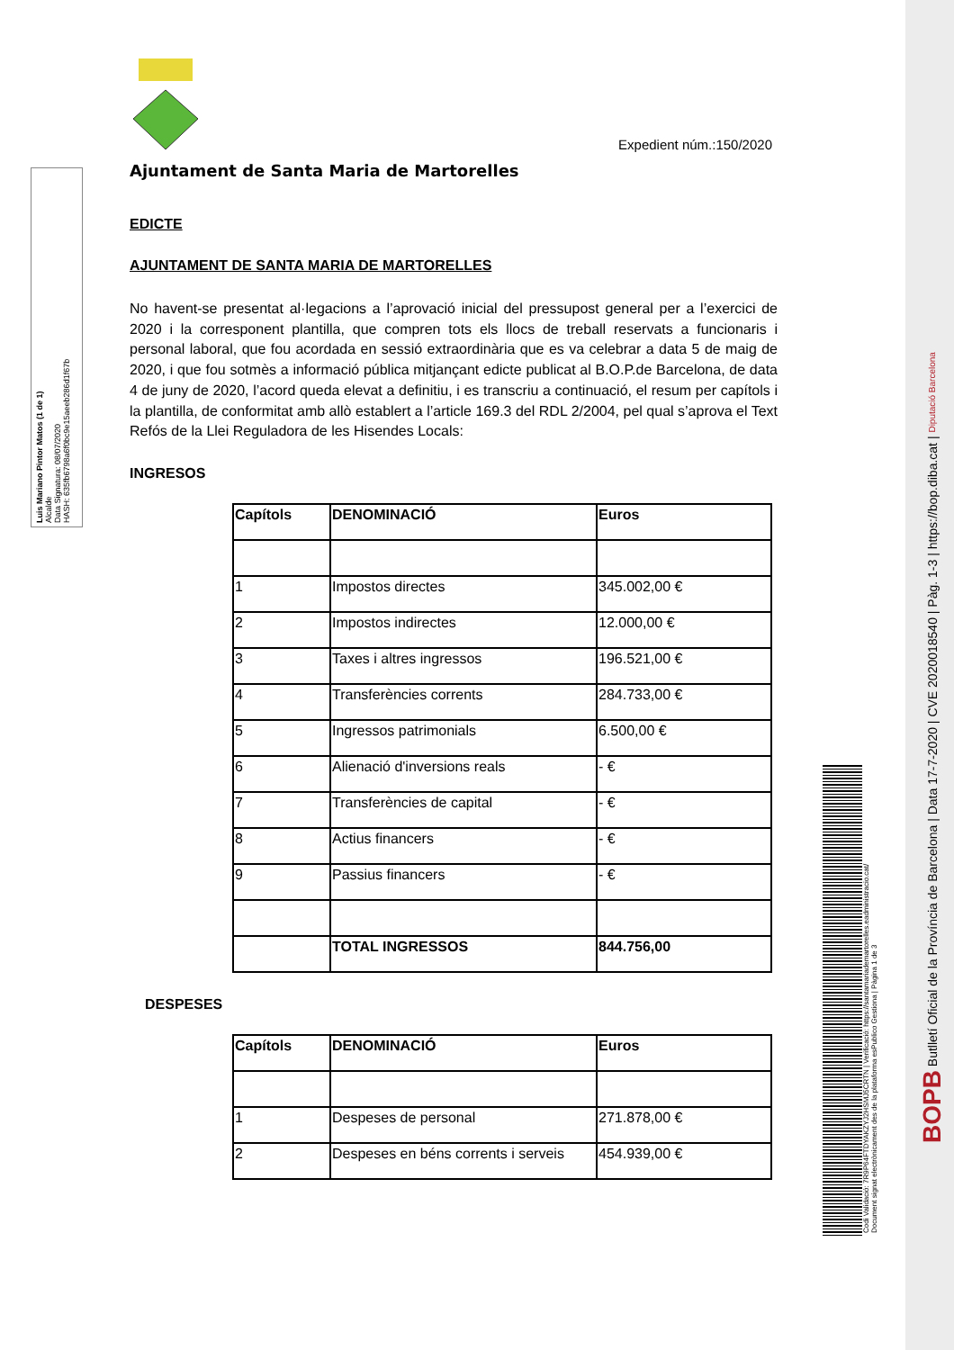Luis Mariano Pintor Matos (1 de 1)
Alcalde
Data Signatura: 08/07/2020
HASH: 635fb6798a6f0bc9e15aeeb286d1f67b
Expedient núm.:150/2020
Ajuntament de Santa Maria de Martorelles
EDICTE
AJUNTAMENT DE SANTA MARIA DE MARTORELLES
No havent-se presentat al·legacions a l’aprovació inicial del pressupost general per a l’exercici de 2020 i la corresponent plantilla, que compren tots els llocs de treball reservats a funcionaris i personal laboral, que fou acordada en sessió extraordinària que es va celebrar a data 5 de maig de 2020, i que fou sotmès a informació pública mitjançant edicte publicat al B.O.P.de Barcelona, de data 4 de juny de 2020, l’acord queda elevat a definitiu, i es transcriu a continuació, el resum per capítols i la plantilla, de conformitat amb allò establert a l’article 169.3 del RDL 2/2004, pel qual s’aprova el Text Refós de la Llei Reguladora de les Hisendes Locals:
INGRESOS
| Capítols | DENOMINACIÓ | Euros |
| --- | --- | --- |
| 1 | Impostos directes | 345.002,00 € |
| 2 | Impostos indirectes | 12.000,00 € |
| 3 | Taxes i altres ingressos | 196.521,00 € |
| 4 | Transferències corrents | 284.733,00 € |
| 5 | Ingressos patrimonials | 6.500,00 € |
| 6 | Alienació d'inversions reals | - € |
| 7 | Transferències de capital | - € |
| 8 | Actius financers | - € |
| 9 | Passius financers | - € |
| | TOTAL INGRESSOS | 844.756,00 |
DESPESES
| Capítols | DENOMINACIÓ | Euros |
| --- | --- | --- |
| 1 | Despeses de personal | 271.878,00 € |
| 2 | Despeses en béns corrents i serveis | 454.939,00 € |
Codi Validació: 7R9P64FTDYAKZYJ2HSMJ5CRTN | Verificació: https://santamariademartorelles.eadministracio.cat/
Document signat electrònicament des de la plataforma esPublico Gestiona | Pàgina 1 de 3
BOPB Butlletí Oficial de la Província de Barcelona | Data 17-7-2020 | CVE 2020018540 | Pàg. 1-3 | https://bop.diba.cat | Diputació Barcelona